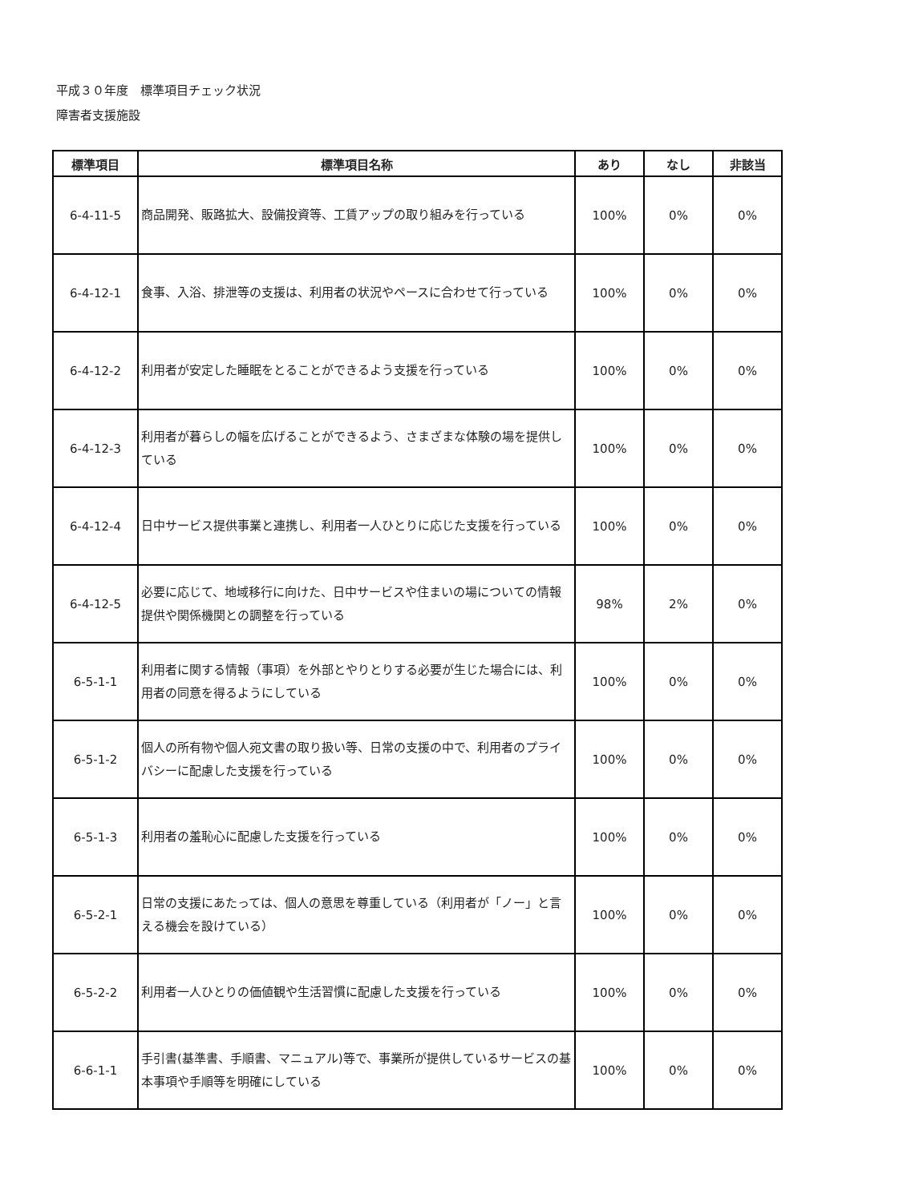平成３０年度　標準項目チェック状況
障害者支援施設
| 標準項目 | 標準項目名称 | あり | なし | 非該当 |
| --- | --- | --- | --- | --- |
| 6-4-11-5 | 商品開発、販路拡大、設備投資等、工賃アップの取り組みを行っている | 100% | 0% | 0% |
| 6-4-12-1 | 食事、入浴、排泄等の支援は、利用者の状況やペースに合わせて行っている | 100% | 0% | 0% |
| 6-4-12-2 | 利用者が安定した睡眠をとることができるよう支援を行っている | 100% | 0% | 0% |
| 6-4-12-3 | 利用者が暮らしの幅を広げることができるよう、さまざまな体験の場を提供している | 100% | 0% | 0% |
| 6-4-12-4 | 日中サービス提供事業と連携し、利用者一人ひとりに応じた支援を行っている | 100% | 0% | 0% |
| 6-4-12-5 | 必要に応じて、地域移行に向けた、日中サービスや住まいの場についての情報提供や関係機関との調整を行っている | 98% | 2% | 0% |
| 6-5-1-1 | 利用者に関する情報（事項）を外部とやりとりする必要が生じた場合には、利用者の同意を得るようにしている | 100% | 0% | 0% |
| 6-5-1-2 | 個人の所有物や個人宛文書の取り扱い等、日常の支援の中で、利用者のプライバシーに配慮した支援を行っている | 100% | 0% | 0% |
| 6-5-1-3 | 利用者の羞恥心に配慮した支援を行っている | 100% | 0% | 0% |
| 6-5-2-1 | 日常の支援にあたっては、個人の意思を尊重している（利用者が「ノー」と言える機会を設けている） | 100% | 0% | 0% |
| 6-5-2-2 | 利用者一人ひとりの価値観や生活習慣に配慮した支援を行っている | 100% | 0% | 0% |
| 6-6-1-1 | 手引書(基準書、手順書、マニュアル)等で、事業所が提供しているサービスの基本事項や手順等を明確にしている | 100% | 0% | 0% |